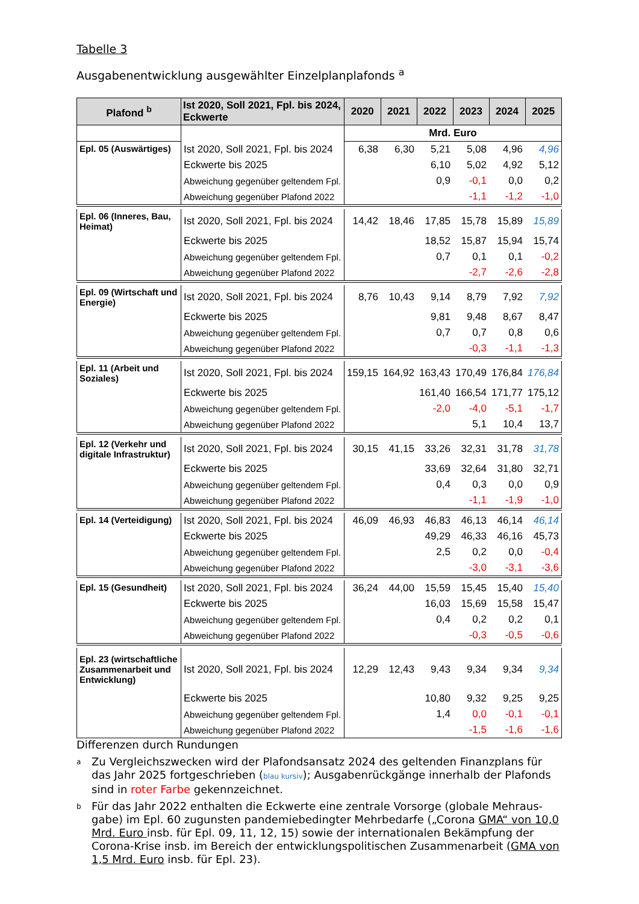Tabelle 3
Ausgabenentwicklung ausgewählter Einzelplanplafonds <sup>a</sup>
| Plafond <sup>b</sup> | Ist 2020, Soll 2021, Fpl. bis 2024, Eckwerte | 2020 | 2021 | 2022 | 2023 | 2024 | 2025 |
| --- | --- | --- | --- | --- | --- | --- | --- |
| | | Mrd. Euro | | | | | |
| Epl. 05 (Auswärtiges) | Ist 2020, Soll 2021, Fpl. bis 2024 | 6,38 | 6,30 | 5,21 | 5,08 | 4,96 | 4,96 |
| | Eckwerte bis 2025 | | | 6,10 | 5,02 | 4,92 | 5,12 |
| | Abweichung gegenüber geltendem Fpl. | | | 0,9 | -0,1 | 0,0 | 0,2 |
| | Abweichung gegenüber Plafond 2022 | | | | -1,1 | -1,2 | -1,0 |
| Epl. 06 (Inneres, Bau, Heimat) | Ist 2020, Soll 2021, Fpl. bis 2024 | 14,42 | 18,46 | 17,85 | 15,78 | 15,89 | 15,89 |
| | Eckwerte bis 2025 | | | 18,52 | 15,87 | 15,94 | 15,74 |
| | Abweichung gegenüber geltendem Fpl. | | | 0,7 | 0,1 | 0,1 | -0,2 |
| | Abweichung gegenüber Plafond 2022 | | | | -2,7 | -2,6 | -2,8 |
| Epl. 09 (Wirtschaft und Energie) | Ist 2020, Soll 2021, Fpl. bis 2024 | 8,76 | 10,43 | 9,14 | 8,79 | 7,92 | 7,92 |
| | Eckwerte bis 2025 | | | 9,81 | 9,48 | 8,67 | 8,47 |
| | Abweichung gegenüber geltendem Fpl. | | | 0,7 | 0,7 | 0,8 | 0,6 |
| | Abweichung gegenüber Plafond 2022 | | | | -0,3 | -1,1 | -1,3 |
| Epl. 11 (Arbeit und Soziales) | Ist 2020, Soll 2021, Fpl. bis 2024 | 159,15 | 164,92 | 163,43 | 170,49 | 176,84 | 176,84 |
| | Eckwerte bis 2025 | | | 161,40 | 166,54 | 171,77 | 175,12 |
| | Abweichung gegenüber geltendem Fpl. | | | -2,0 | -4,0 | -5,1 | -1,7 |
| | Abweichung gegenüber Plafond 2022 | | | | 5,1 | 10,4 | 13,7 |
| Epl. 12 (Verkehr und digitale Infrastruktur) | Ist 2020, Soll 2021, Fpl. bis 2024 | 30,15 | 41,15 | 33,26 | 32,31 | 31,78 | 31,78 |
| | Eckwerte bis 2025 | | | 33,69 | 32,64 | 31,80 | 32,71 |
| | Abweichung gegenüber geltendem Fpl. | | | 0,4 | 0,3 | 0,0 | 0,9 |
| | Abweichung gegenüber Plafond 2022 | | | | -1,1 | -1,9 | -1,0 |
| Epl. 14 (Verteidigung) | Ist 2020, Soll 2021, Fpl. bis 2024 | 46,09 | 46,93 | 46,83 | 46,13 | 46,14 | 46,14 |
| | Eckwerte bis 2025 | | | 49,29 | 46,33 | 46,16 | 45,73 |
| | Abweichung gegenüber geltendem Fpl. | | | 2,5 | 0,2 | 0,0 | -0,4 |
| | Abweichung gegenüber Plafond 2022 | | | | -3,0 | -3,1 | -3,6 |
| Epl. 15 (Gesundheit) | Ist 2020, Soll 2021, Fpl. bis 2024 | 36,24 | 44,00 | 15,59 | 15,45 | 15,40 | 15,40 |
| | Eckwerte bis 2025 | | | 16,03 | 15,69 | 15,58 | 15,47 |
| | Abweichung gegenüber geltendem Fpl. | | | 0,4 | 0,2 | 0,2 | 0,1 |
| | Abweichung gegenüber Plafond 2022 | | | | -0,3 | -0,5 | -0,6 |
| Epl. 23 (wirtschaftliche Zusammenarbeit und Entwicklung) | Ist 2020, Soll 2021, Fpl. bis 2024 | 12,29 | 12,43 | 9,43 | 9,34 | 9,34 | 9,34 |
| | Eckwerte bis 2025 | | | 10,80 | 9,32 | 9,25 | 9,25 |
| | Abweichung gegenüber geltendem Fpl. | | | 1,4 | 0,0 | -0,1 | -0,1 |
| | Abweichung gegenüber Plafond 2022 | | | | -1,5 | -1,6 | -1,6 |
Differenzen durch Rundungen
a Zu Vergleichszwecken wird der Plafondsansatz 2024 des geltenden Finanzplans für das Jahr 2025 fortgeschrieben (blau kursiv); Ausgabenrückgänge innerhalb der Plafonds sind in roter Farbe gekennzeichnet.
b Für das Jahr 2022 enthalten die Eckwerte eine zentrale Vorsorge (globale Mehraus-gabe) im Epl. 60 zugunsten pandemiebedingter Mehrbedarfe („Corona GMA“ von 10,0 Mrd. Euro insb. für Epl. 09, 11, 12, 15) sowie der internationalen Bekämpfung der Corona-Krise insb. im Bereich der entwicklungspolitischen Zusammenarbeit (GMA von 1,5 Mrd. Euro insb. für Epl. 23).